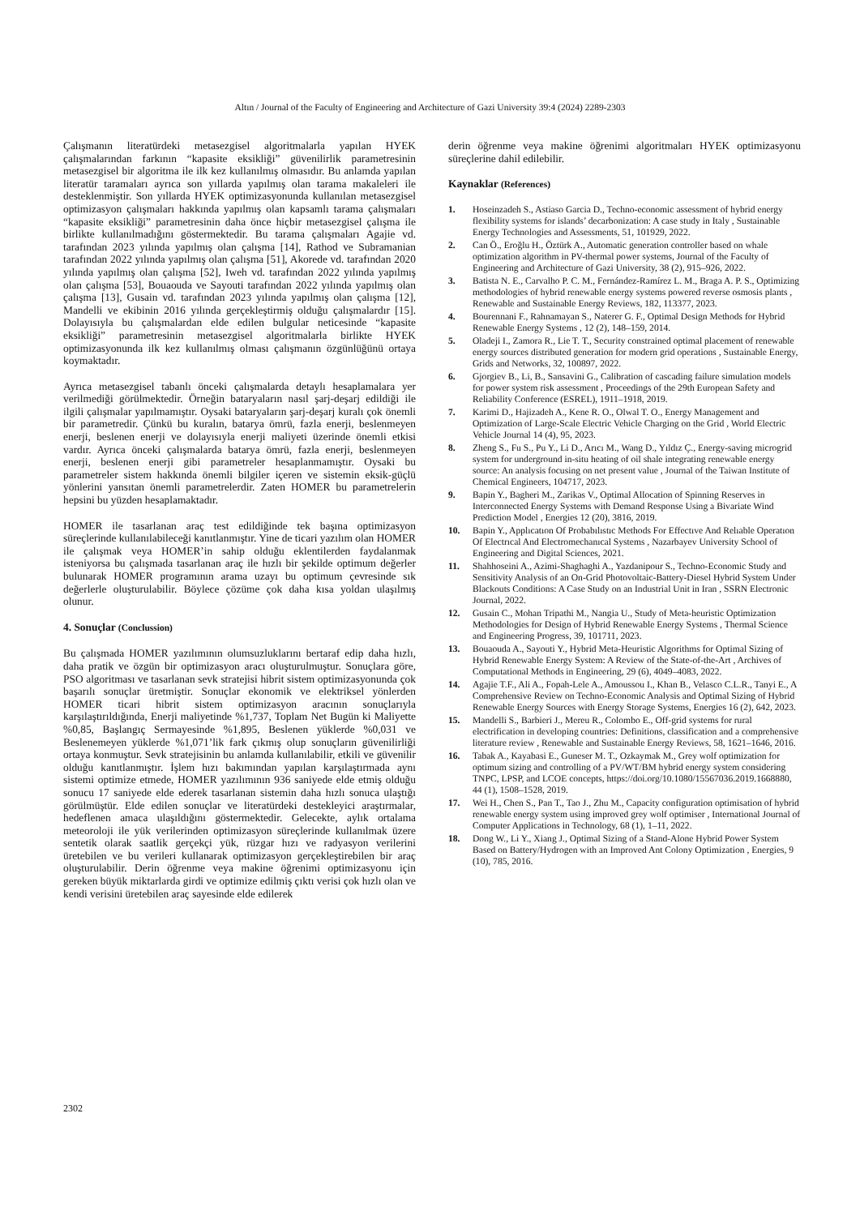Altın / Journal of the Faculty of Engineering and Architecture of Gazi University 39:4 (2024) 2289-2303
Çalışmanın literatürdeki metasezgisel algoritmalarla yapılan HYEK çalışmalarından farkının “kapasite eksikliği” güvenilirlik parametresinin metasezgisel bir algoritma ile ilk kez kullanılmış olmasıdır. Bu anlamda yapılan literatür taramaları ayrıca son yıllarda yapılmış olan tarama makaleleri ile desteklenmiştir. Son yıllarda HYEK optimizasyonunda kullanılan metasezgisel optimizasyon çalışmaları hakkında yapılmış olan kapsamlı tarama çalışmaları “kapasite eksikliği” parametresinin daha önce hiçbir metasezgisel çalışma ile birlikte kullanılmadığını göstermektedir. Bu tarama çalışmaları Agajie vd. tarafından 2023 yılında yapılmış olan çalışma [14], Rathod ve Subramanian tarafından 2022 yılında yapılmış olan çalışma [51], Akorede vd. tarafından 2020 yılında yapılmış olan çalışma [52], Iweh vd. tarafından 2022 yılında yapılmış olan çalışma [53], Bouaouda ve Sayouti tarafından 2022 yılında yapılmış olan çalışma [13], Gusain vd. tarafından 2023 yılında yapılmış olan çalışma [12], Mandelli ve ekibinin 2016 yılında gerçekleştirmiş olduğu çalışmalardır [15]. Dolayısıyla bu çalışmalardan elde edilen bulgular neticesinde “kapasite eksikliği” parametresinin metasezgisel algoritmalarla birlikte HYEK optimizasyonunda ilk kez kullanılmış olması çalışmanın özgünlüğünü ortaya koymaktadır.
Ayrıca metasezgisel tabanlı önceki çalışmalarda detaylı hesaplamalara yer verilmediği görülmektedir. Örneğin bataryaların nasıl şarj-deşarj edildiği ile ilgili çalışmalar yapılmamıştır. Oysaki bataryaların şarj-deşarj kuralı çok önemli bir parametredir. Çünkü bu kuralın, batarya ömrü, fazla enerji, beslenmeyen enerji, beslenen enerji ve dolayısıyla enerji maliyeti üzerinde önemli etkisi vardır. Ayrıca önceki çalışmalarda batarya ömrü, fazla enerji, beslenmeyen enerji, beslenen enerji gibi parametreler hesaplanmamıştır. Oysaki bu parametreler sistem hakkında önemli bilgiler içeren ve sistemin eksik-güçlü yönlerini yansıtan önemli parametrelerdir. Zaten HOMER bu parametrelerin hepsini bu yüzden hesaplamaktadır.
HOMER ile tasarlanan araç test edildiğinde tek başına optimizasyon süreçlerinde kullanılabileceği kanıtlanmıştır. Yine de ticari yazılım olan HOMER ile çalışmak veya HOMER’in sahip olduğu eklentilerden faydalanmak isteniyorsa bu çalışmada tasarlanan araç ile hızlı bir şekilde optimum değerler bulunarak HOMER programının arama uzayı bu optimum çevresinde sık değerlerle oluşturulabilir. Böylece çözüme çok daha kısa yoldan ulaşılmış olunur.
4. Sonuçlar (Conclussion)
Bu çalışmada HOMER yazılımının olumsuzluklarını bertaraf edip daha hızlı, daha pratik ve özgün bir optimizasyon aracı oluşturulmuştur. Sonuçlara göre, PSO algoritması ve tasarlanan sevk stratejisi hibrit sistem optimizasyonunda çok başarılı sonuçlar üretmiştir. Sonuçlar ekonomik ve elektriksel yönlerden HOMER ticari hibrit sistem optimizasyon aracının sonuçlarıyla karşılaştırıldığında, Enerji maliyetinde %1,737, Toplam Net Bugün ki Maliyette %0,85, Başlangıç Sermayesinde %1,895, Beslenen yüklerde %0,031 ve Beslenemeyen yüklerde %1,071’lik fark çıkmış olup sonuçların güvenilirliği ortaya konmuştur. Sevk stratejisinin bu anlamda kullanılabilir, etkili ve güvenilir olduğu kanıtlanmıştır. İşlem hızı bakımından yapılan karşılaştırmada aynı sistemi optimize etmede, HOMER yazılımının 936 saniyede elde etmiş olduğu sonucu 17 saniyede elde ederek tasarlanan sistemin daha hızlı sonuca ulaştığı görülmüştür. Elde edilen sonuçlar ve literatürdeki destekleyici araştırmalar, hedeflenen amaca ulaşıldığını göstermektedir. Gelecekte, aylık ortalama meteoroloji ile yük verilerinden optimizasyon süreçlerinde kullanılmak üzere sentetik olarak saatlik gerçekçi yük, rüzgar hızı ve radyasyon verilerini üretebilen ve bu verileri kullanarak optimizasyon gerçekleştirebilen bir araç oluşturulabilir. Derin öğrenme veya makine öğrenimi optimizasyonu için gereken büyük miktarlarda girdi ve optimize edilmiş çıktı verisi çok hızlı olan ve kendi verisini üretebilen araç sayesinde elde edilerek
derin öğrenme veya makine öğrenimi algoritmaları HYEK optimizasyonu süreçlerine dahil edilebilir.
Kaynaklar (References)
1. Hoseinzadeh S., Astiaso Garcia D., Techno-economic assessment of hybrid energy flexibility systems for islands’ decarbonization: A case study in Italy , Sustainable Energy Technologies and Assessments, 51, 101929, 2022.
2. Can Ö., Eroğlu H., Öztürk A., Automatic generation controller based on whale optimization algorithm in PV-thermal power systems, Journal of the Faculty of Engineering and Architecture of Gazi University, 38 (2), 915–926, 2022.
3. Batista N. E., Carvalho P. C. M., Fernández-Ramírez L. M., Braga A. P. S., Optimizing methodologies of hybrid renewable energy systems powered reverse osmosis plants , Renewable and Sustainable Energy Reviews, 182, 113377, 2023.
4. Bourennani F., Rahnamayan S., Naterer G. F., Optimal Design Methods for Hybrid Renewable Energy Systems , 12 (2), 148–159, 2014.
5. Oladeji I., Zamora R., Lie T. T., Security constrained optimal placement of renewable energy sources distributed generation for modern grid operations , Sustainable Energy, Grids and Networks, 32, 100897, 2022.
6. Gjorgiev B., Li, B., Sansavini G., Calibration of cascading failure simulation models for power system risk assessment , Proceedings of the 29th European Safety and Reliability Conference (ESREL), 1911–1918, 2019.
7. Karimi D., Hajizadeh A., Kene R. O., Olwal T. O., Energy Management and Optimization of Large-Scale Electric Vehicle Charging on the Grid , World Electric Vehicle Journal 14 (4), 95, 2023.
8. Zheng S., Fu S., Pu Y., Li D., Arıcı M., Wang D., Yıldız Ç., Energy-saving microgrid system for underground in-situ heating of oil shale integrating renewable energy source: An analysis focusing on net present value , Journal of the Taiwan Institute of Chemical Engineers, 104717, 2023.
9. Bapin Y., Bagheri M., Zarikas V., Optimal Allocation of Spinning Reserves in Interconnected Energy Systems with Demand Response Using a Bivariate Wind Prediction Model , Energies 12 (20), 3816, 2019.
10. Bapin Y., Applıcatıon Of Probabılıstıc Methods For Effectıve And Relıable Operatıon Of Electrıcal And Electromechanıcal Systems , Nazarbayev University School of Engineering and Digital Sciences, 2021.
11. Shahhoseini A., Azimi-Shaghaghi A., Yazdanipour S., Techno-Economic Study and Sensitivity Analysis of an On-Grid Photovoltaic-Battery-Diesel Hybrid System Under Blackouts Conditions: A Case Study on an Industrial Unit in Iran , SSRN Electronic Journal, 2022.
12. Gusain C., Mohan Tripathi M., Nangia U., Study of Meta-heuristic Optimization Methodologies for Design of Hybrid Renewable Energy Systems , Thermal Science and Engineering Progress, 39, 101711, 2023.
13. Bouaouda A., Sayouti Y., Hybrid Meta-Heuristic Algorithms for Optimal Sizing of Hybrid Renewable Energy System: A Review of the State-of-the-Art , Archives of Computational Methods in Engineering, 29 (6), 4049–4083, 2022.
14. Agajie T.F., Ali A., Fopah-Lele A., Amoussou I., Khan B., Velasco C.L.R., Tanyi E., A Comprehensive Review on Techno-Economic Analysis and Optimal Sizing of Hybrid Renewable Energy Sources with Energy Storage Systems, Energies 16 (2), 642, 2023.
15. Mandelli S., Barbieri J., Mereu R., Colombo E., Off-grid systems for rural electrification in developing countries: Definitions, classification and a comprehensive literature review , Renewable and Sustainable Energy Reviews, 58, 1621–1646, 2016.
16. Tabak A., Kayabasi E., Guneser M. T., Ozkaymak M., Grey wolf optimization for optimum sizing and controlling of a PV/WT/BM hybrid energy system considering TNPC, LPSP, and LCOE concepts, https://doi.org/10.1080/15567036.2019.1668880, 44 (1), 1508–1528, 2019.
17. Wei H., Chen S., Pan T., Tao J., Zhu M., Capacity configuration optimisation of hybrid renewable energy system using improved grey wolf optimiser , International Journal of Computer Applications in Technology, 68 (1), 1–11, 2022.
18. Dong W., Li Y., Xiang J., Optimal Sizing of a Stand-Alone Hybrid Power System Based on Battery/Hydrogen with an Improved Ant Colony Optimization , Energies, 9 (10), 785, 2016.
2302